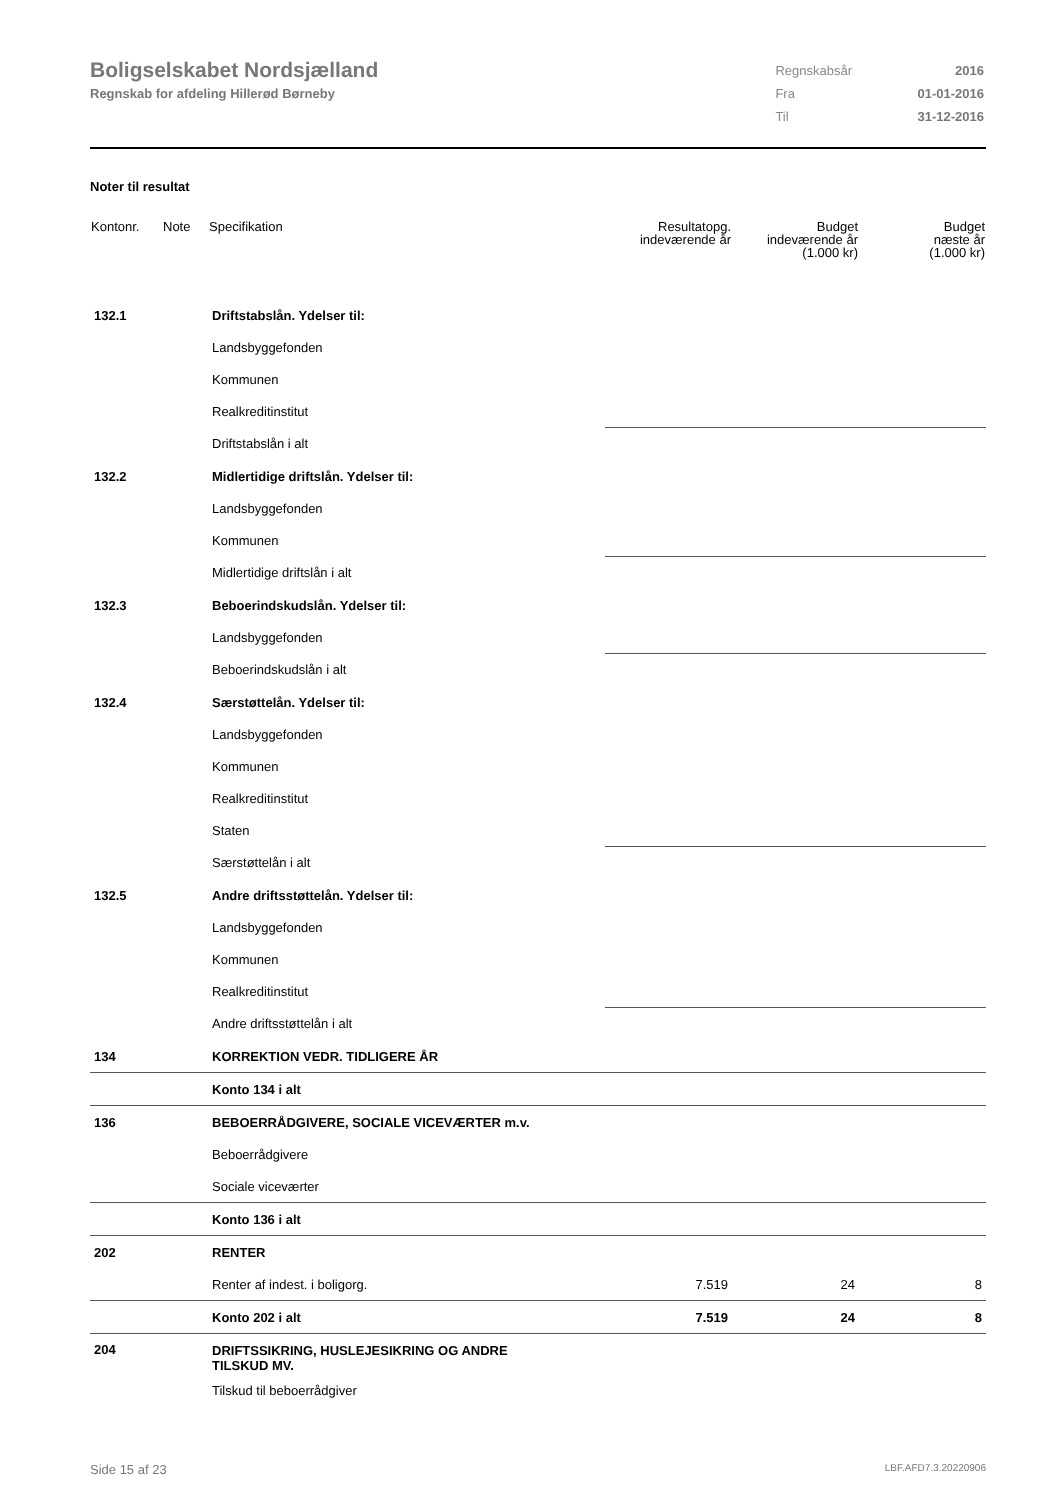Boligselskabet Nordsjælland
Regnskab for afdeling Hillerød Børneby
| Regnskabsår | 2016 |
| Fra | 01-01-2016 |
| Til | 31-12-2016 |
Noter til resultat
| Kontonr. | Note | Specifikation | Resultatopg. indeværende år | Budget indeværende år (1.000 kr) | Budget næste år (1.000 kr) |
| --- | --- | --- | --- | --- | --- |
| 132.1 | | Driftstabslån. Ydelser til: | | | |
| | | Landsbyggefonden | | | |
| | | Kommunen | | | |
| | | Realkreditinstitut | | | |
| | | Driftstabslån i alt | | | |
| 132.2 | | Midlertidige driftslån. Ydelser til: | | | |
| | | Landsbyggefonden | | | |
| | | Kommunen | | | |
| | | Midlertidige driftslån i alt | | | |
| 132.3 | | Beboerindskudslån. Ydelser til: | | | |
| | | Landsbyggefonden | | | |
| | | Beboerindskudslån i alt | | | |
| 132.4 | | Særstøttelån. Ydelser til: | | | |
| | | Landsbyggefonden | | | |
| | | Kommunen | | | |
| | | Realkreditinstitut | | | |
| | | Staten | | | |
| | | Særstøttelån i alt | | | |
| 132.5 | | Andre driftsstøttelån. Ydelser til: | | | |
| | | Landsbyggefonden | | | |
| | | Kommunen | | | |
| | | Realkreditinstitut | | | |
| | | Andre driftsstøttelån i alt | | | |
| 134 | | KORREKTION VEDR. TIDLIGERE ÅR | | | |
| | | Konto 134 i alt | | | |
| 136 | | BEBOERRÅDGIVERE, SOCIALE VICEVÆRTER m.v. | | | |
| | | Beboerrådgivere | | | |
| | | Sociale viceværter | | | |
| | | Konto 136 i alt | | | |
| 202 | | RENTER | | | |
| | | Renter af indest. i boligorg. | 7.519 | 24 | 8 |
| | | Konto 202 i alt | 7.519 | 24 | 8 |
| 204 | | DRIFTSSIKRING, HUSLEJESIKRING OG ANDRE TILSKUD MV. | | | |
| | | Tilskud til beboerrådgiver | | | |
Side 15 af 23 LBF.AFD7.3.20220906